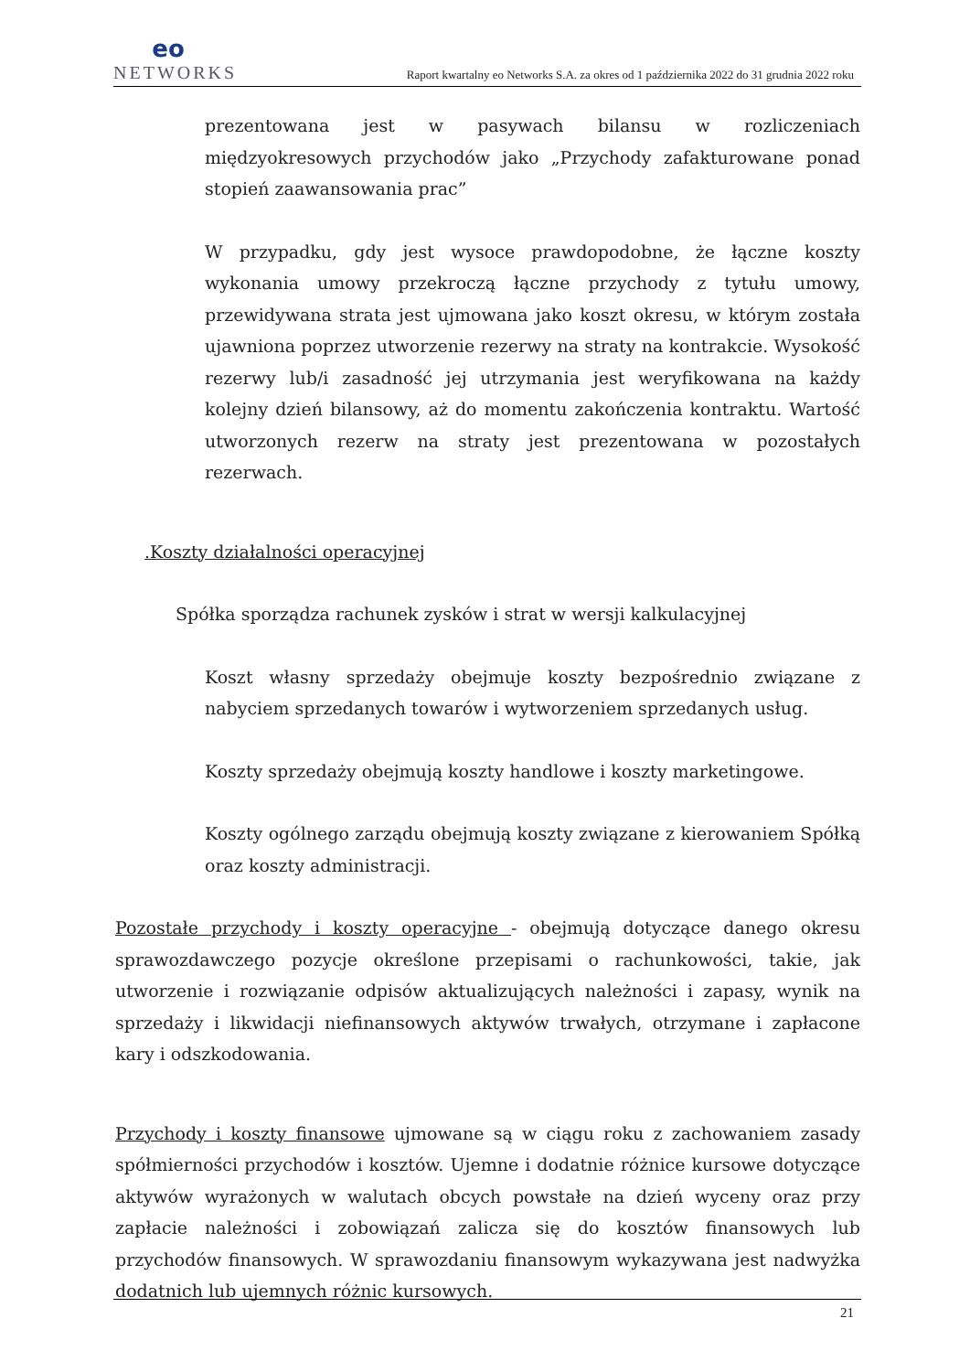eo
NETWORKS
Raport kwartalny eo Networks S.A. za okres od 1 października 2022 do 31 grudnia 2022 roku
prezentowana jest w pasywach bilansu w rozliczeniach międzyokresowych przychodów jako „Przychody zafakturowane ponad stopień zaawansowania prac”
W przypadku, gdy jest wysoce prawdopodobne, że łączne koszty wykonania umowy przekroczą łączne przychody z tytułu umowy, przewidywana strata jest ujmowana jako koszt okresu, w którym została ujawniona poprzez utworzenie rezerwy na straty na kontrakcie. Wysokość rezerwy lub/i zasadność jej utrzymania jest weryfikowana na każdy kolejny dzień bilansowy, aż do momentu zakończenia kontraktu. Wartość utworzonych rezerw na straty jest prezentowana w pozostałych rezerwach.
.Koszty działalności operacyjnej
Spółka sporządza rachunek zysków i strat w wersji kalkulacyjnej
Koszt własny sprzedaży obejmuje koszty bezpośrednio związane z nabyciem sprzedanych towarów i wytworzeniem sprzedanych usług.
Koszty sprzedaży obejmują koszty handlowe i koszty marketingowe.
Koszty ogólnego zarządu obejmują koszty związane z kierowaniem Spółką oraz koszty administracji.
Pozostałe przychody i koszty operacyjne - obejmują dotyczące danego okresu sprawozdawczego pozycje określone przepisami o rachunkowości, takie, jak utworzenie i rozwiązanie odpisów aktualizujących należności i zapasy, wynik na sprzedaży i likwidacji niefinansowych aktywów trwałych, otrzymane i zapłacone kary i odszkodowania.
Przychody i koszty finansowe ujmowane są w ciągu roku z zachowaniem zasady spółmierności przychodów i kosztów. Ujemne i dodatnie różnice kursowe dotyczące aktywów wyrażonych w walutach obcych powstałe na dzień wyceny oraz przy zapłacie należności i zobowiązań zalicza się do kosztów finansowych lub przychodów finansowych. W sprawozdaniu finansowym wykazywana jest nadwyżka dodatnich lub ujemnych różnic kursowych.
21